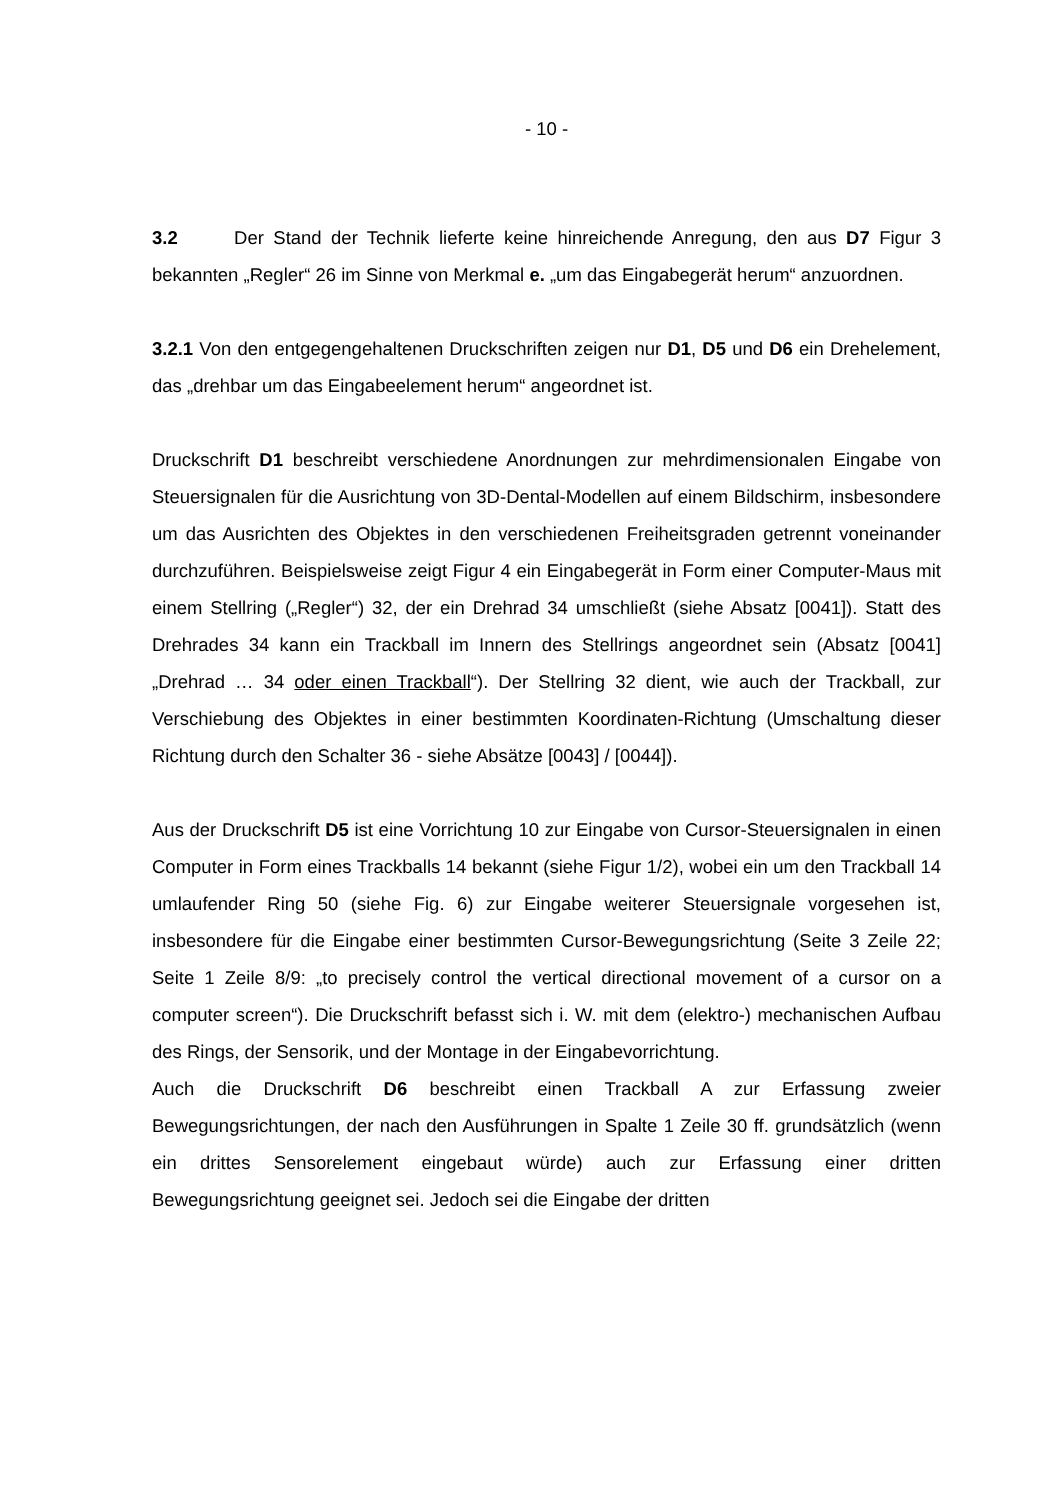- 10 -
3.2 Der Stand der Technik lieferte keine hinreichende Anregung, den aus D7 Figur 3 bekannten „Regler“ 26 im Sinne von Merkmal e. „um das Eingabegerät herum“ anzuordnen.
3.2.1 Von den entgegengehaltenen Druckschriften zeigen nur D1, D5 und D6 ein Drehelement, das „drehbar um das Eingabeelement herum“ angeordnet ist.
Druckschrift D1 beschreibt verschiedene Anordnungen zur mehrdimensionalen Eingabe von Steuersignalen für die Ausrichtung von 3D-Dental-Modellen auf einem Bildschirm, insbesondere um das Ausrichten des Objektes in den verschiedenen Freiheitsgraden getrennt voneinander durchzuführen. Beispielsweise zeigt Figur 4 ein Eingabegerät in Form einer Computer-Maus mit einem Stellring („Regler“) 32, der ein Drehrad 34 umschließt (siehe Absatz [0041]). Statt des Drehrades 34 kann ein Trackball im Innern des Stellrings angeordnet sein (Absatz [0041] „Drehrad … 34 oder einen Trackball“). Der Stellring 32 dient, wie auch der Trackball, zur Verschiebung des Objektes in einer bestimmten Koordinaten-Richtung (Umschaltung dieser Richtung durch den Schalter 36 - siehe Absätze [0043] / [0044]).
Aus der Druckschrift D5 ist eine Vorrichtung 10 zur Eingabe von Cursor-Steuersignalen in einen Computer in Form eines Trackballs 14 bekannt (siehe Figur 1/2), wobei ein um den Trackball 14 umlaufender Ring 50 (siehe Fig. 6) zur Eingabe weiterer Steuersignale vorgesehen ist, insbesondere für die Eingabe einer bestimmten Cursor-Bewegungsrichtung (Seite 3 Zeile 22; Seite 1 Zeile 8/9: „to precisely control the vertical directional movement of a cursor on a computer screen“). Die Druckschrift befasst sich i. W. mit dem (elektro-) mechanischen Aufbau des Rings, der Sensorik, und der Montage in der Eingabevorrichtung.
Auch die Druckschrift D6 beschreibt einen Trackball A zur Erfassung zweier Bewegungsrichtungen, der nach den Ausführungen in Spalte 1 Zeile 30 ff. grundsätzlich (wenn ein drittes Sensorelement eingebaut würde) auch zur Erfassung einer dritten Bewegungsrichtung geeignet sei. Jedoch sei die Eingabe der dritten